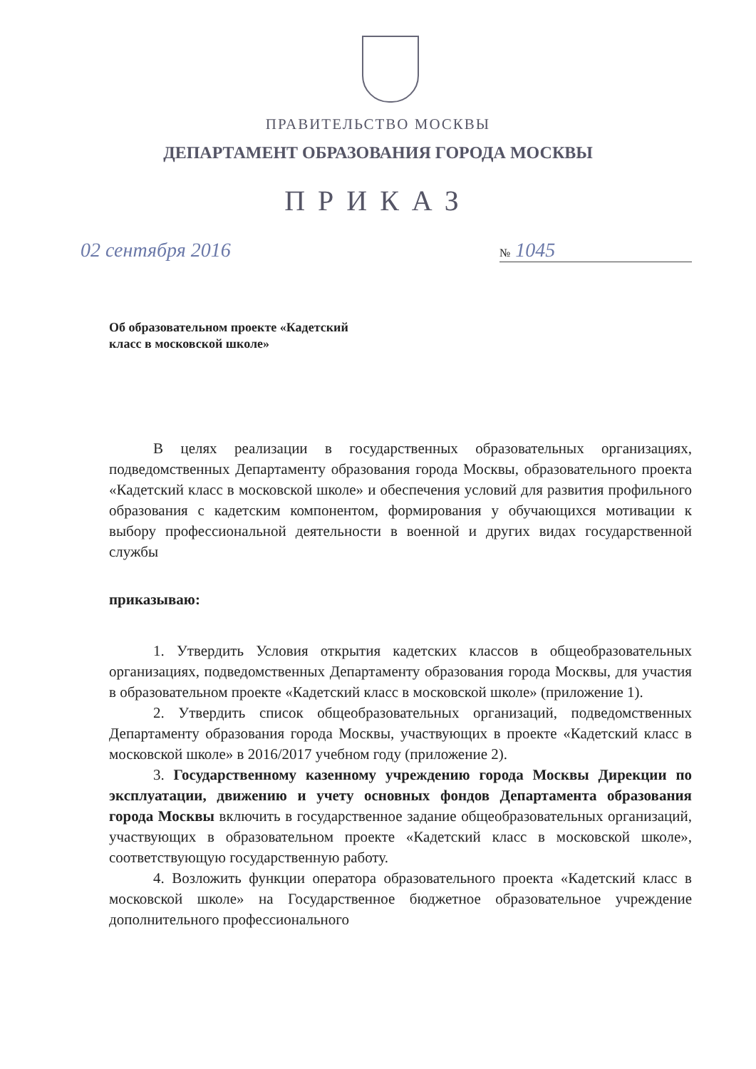ПРАВИТЕЛЬСТВО МОСКВЫ
ДЕПАРТАМЕНТ ОБРАЗОВАНИЯ ГОРОДА МОСКВЫ
ПРИКАЗ
02 сентября 2016 № 1045
Об образовательном проекте «Кадетский
класс в московской школе»
В целях реализации в государственных образовательных организациях, подведомственных Департаменту образования города Москвы, образовательного проекта «Кадетский класс в московской школе» и обеспечения условий для развития профильного образования с кадетским компонентом, формирования у обучающихся мотивации к выбору профессиональной деятельности в военной и других видах государственной службы
приказываю:
1. Утвердить Условия открытия кадетских классов в общеобразовательных организациях, подведомственных Департаменту образования города Москвы, для участия в образовательном проекте «Кадетский класс в московской школе» (приложение 1).
2. Утвердить список общеобразовательных организаций, подведомственных Департаменту образования города Москвы, участвующих в проекте «Кадетский класс в московской школе» в 2016/2017 учебном году (приложение 2).
3. Государственному казенному учреждению города Москвы Дирекции по эксплуатации, движению и учету основных фондов Департамента образования города Москвы включить в государственное задание общеобразовательных организаций, участвующих в образовательном проекте «Кадетский класс в московской школе», соответствующую государственную работу.
4. Возложить функции оператора образовательного проекта «Кадетский класс в московской школе» на Государственное бюджетное образовательное учреждение дополнительного профессионального